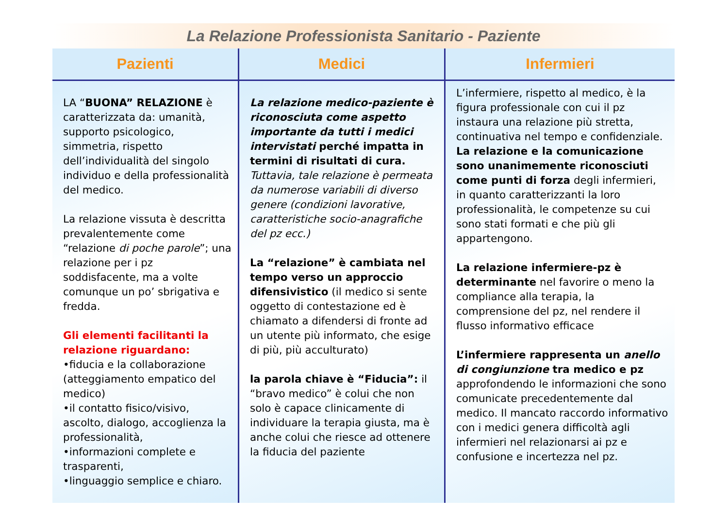La Relazione Professionista Sanitario - Paziente
| Pazienti | Medici | Infermieri |
| --- | --- | --- |
| LA “ BUONA” RELAZIONE è caratterizzata da: umanità, supporto psicologico, simmetria, rispetto dell’individualità del singolo individuo e della professionalità del medico. La relazione vissuta è descritta prevalentemente come “relazione di poche parole ”; una relazione per i pz soddisfacente, ma a volte comunque un po’ sbrigativa e fredda. Gli elementi facilitanti la relazione riguardano: •fiducia e la collaborazione (atteggiamento empatico del medico) •il contatto fisico/visivo, ascolto, dialogo, accoglienza la professionalità, •informazioni complete e trasparenti, •linguaggio semplice e chiaro. | La relazione medico-paziente è riconosciuta come aspetto importante da tutti i medici intervistati perché impatta in termini di risultati di cura. Tuttavia, tale relazione è permeata da numerose variabili di diverso genere (condizioni lavorative, caratteristiche socio-anagrafiche del pz ecc.) La “relazione” è cambiata nel tempo verso un approccio difensivistico (il medico si sente oggetto di contestazione ed è chiamato a difendersi di fronte ad un utente più informato, che esige di più, più acculturato) la parola chiave è “Fiducia”: il “bravo medico” è colui che non solo è capace clinicamente di individuare la terapia giusta, ma è anche colui che riesce ad ottenere la fiducia del paziente | L’infermiere, rispetto al medico, è la figura professionale con cui il pz instaura una relazione più stretta, continuativa nel tempo e confidenziale. La relazione e la comunicazione sono unanimemente riconosciuti come punti di forza degli infermieri, in quanto caratterizzanti la loro professionalità, le competenze su cui sono stati formati e che più gli appartengono. La relazione infermiere-pz è determinante nel favorire o meno la compliance alla terapia, la comprensione del pz, nel rendere il flusso informativo efficace L’infermiere rappresenta un anello di congiunzione tra medico e pz approfondendo le informazioni che sono comunicate precedentemente dal medico. Il mancato raccordo informativo con i medici genera difficoltà agli infermieri nel relazionarsi ai pz e confusione e incertezza nel pz. |